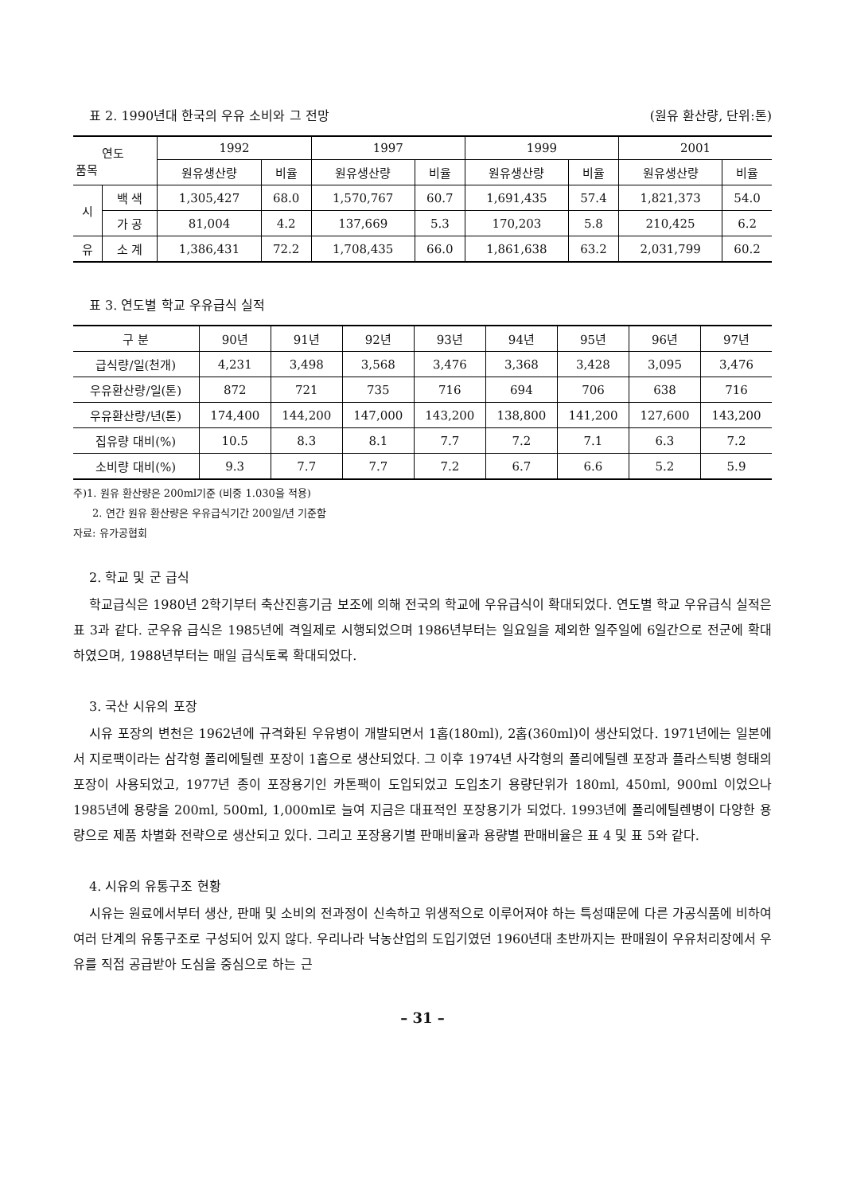표 2. 1990년대 한국의 우유 소비와 그 전망 (원유 환산량, 단위:톤)
| 연도 품목 | | 1992 | | 1997 | | 1999 | | 2001 | |
| --- | --- | --- | --- | --- | --- | --- | --- | --- | --- |
| | | 원유생산량 | 비율 | 원유생산량 | 비율 | 원유생산량 | 비율 | 원유생산량 | 비율 |
| 시 | 백 색 | 1,305,427 | 68.0 | 1,570,767 | 60.7 | 1,691,435 | 57.4 | 1,821,373 | 54.0 |
| | 가 공 | 81,004 | 4.2 | 137,669 | 5.3 | 170,203 | 5.8 | 210,425 | 6.2 |
| 유 | 소 계 | 1,386,431 | 72.2 | 1,708,435 | 66.0 | 1,861,638 | 63.2 | 2,031,799 | 60.2 |
표 3. 연도별 학교 우유급식 실적
| 구 분 | 90년 | 91년 | 92년 | 93년 | 94년 | 95년 | 96년 | 97년 |
| --- | --- | --- | --- | --- | --- | --- | --- | --- |
| 급식량/일(천개) | 4,231 | 3,498 | 3,568 | 3,476 | 3,368 | 3,428 | 3,095 | 3,476 |
| 우유환산량/일(톤) | 872 | 721 | 735 | 716 | 694 | 706 | 638 | 716 |
| 우유환산량/년(톤) | 174,400 | 144,200 | 147,000 | 143,200 | 138,800 | 141,200 | 127,600 | 143,200 |
| 집유량 대비(%) | 10.5 | 8.3 | 8.1 | 7.7 | 7.2 | 7.1 | 6.3 | 7.2 |
| 소비량 대비(%) | 9.3 | 7.7 | 7.7 | 7.2 | 6.7 | 6.6 | 5.2 | 5.9 |
주)1. 원유 환산량은 200ml기준 (비중 1.030을 적용)
2. 연간 원유 환산량은 우유급식기간 200일/년 기준함
자료: 유가공협회
2. 학교 및 군 급식
학교급식은 1980년 2학기부터 축산진흥기금 보조에 의해 전국의 학교에 우유급식이 확대되었다. 연도별 학교 우유급식 실적은 표 3과 같다. 군우유 급식은 1985년에 격일제로 시행되었으며 1986년부터는 일요일을 제외한 일주일에 6일간으로 전군에 확대하였으며, 1988년부터는 매일 급식토록 확대되었다.
3. 국산 시유의 포장
시유 포장의 변천은 1962년에 규격화된 우유병이 개발되면서 1홉(180ml), 2홉(360ml)이 생산되었다. 1971년에는 일본에서 지로팩이라는 삼각형 폴리에틸렌 포장이 1홉으로 생산되었다. 그 이후 1974년 사각형의 폴리에틸렌 포장과 플라스틱병 형태의 포장이 사용되었고, 1977년 종이 포장용기인 카톤팩이 도입되었고 도입초기 용량단위가 180ml, 450ml, 900ml 이었으나 1985년에 용량을 200ml, 500ml, 1,000ml로 늘여 지금은 대표적인 포장용기가 되었다. 1993년에 폴리에틸렌병이 다양한 용량으로 제품 차별화 전략으로 생산되고 있다. 그리고 포장용기별 판매비율과 용량별 판매비율은 표 4 및 표 5와 같다.
4. 시유의 유통구조 현황
시유는 원료에서부터 생산, 판매 및 소비의 전과정이 신속하고 위생적으로 이루어져야 하는 특성때문에 다른 가공식품에 비하여 여러 단계의 유통구조로 구성되어 있지 않다. 우리나라 낙농산업의 도입기였던 1960년대 초반까지는 판매원이 우유처리장에서 우유를 직접 공급받아 도심을 중심으로 하는 근
– 31 –